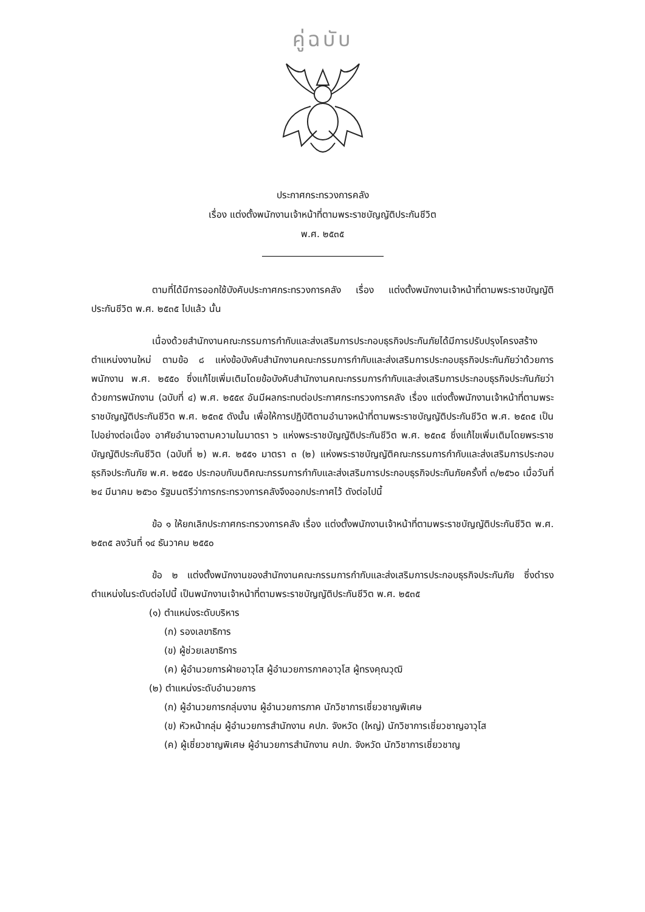คู่ฉบับ
ประกาศกระทรวงการคลัง
เรื่อง แต่งตั้งพนักงานเจ้าหน้าที่ตามพระราชบัญญัติประกันชีวิต
พ.ศ. ๒๕๓๕
ตามที่ได้มีการออกใช้บังคับประกาศกระทรวงการคลัง เรื่อง แต่งตั้งพนักงานเจ้าหน้าที่ตามพระราชบัญญัติประกันชีวิต พ.ศ. ๒๕๓๕ ไปแล้ว นั้น
เนื่องด้วยสำนักงานคณะกรรมการกำกับและส่งเสริมการประกอบธุรกิจประกันภัยได้มีการปรับปรุงโครงสร้างตำแหน่งงานใหม่ ตามข้อ ๘ แห่งข้อบังคับสำนักงานคณะกรรมการกำกับและส่งเสริมการประกอบธุรกิจประกันภัยว่าด้วยการพนักงาน พ.ศ. ๒๕๕๐ ซึ่งแก้ไขเพิ่มเติมโดยข้อบังคับสำนักงานคณะกรรมการกำกับและส่งเสริมการประกอบธุรกิจประกันภัยว่าด้วยการพนักงาน (ฉบับที่ ๔) พ.ศ. ๒๕๕๙ อันมีผลกระทบต่อประกาศกระทรวงการคลัง เรื่อง แต่งตั้งพนักงานเจ้าหน้าที่ตามพระราชบัญญัติประกันชีวิต พ.ศ. ๒๕๓๕ ดังนั้น เพื่อให้การปฏิบัติตามอำนาจหน้าที่ตามพระราชบัญญัติประกันชีวิต พ.ศ. ๒๕๓๕ เป็นไปอย่างต่อเนื่อง อาศัยอำนาจตามความในมาตรา ๖ แห่งพระราชบัญญัติประกันชีวิต พ.ศ. ๒๕๓๕ ซึ่งแก้ไขเพิ่มเติมโดยพระราชบัญญัติประกันชีวิต (ฉบับที่ ๒) พ.ศ. ๒๕๕๑ มาตรา ๓ (๒) แห่งพระราชบัญญัติคณะกรรมการกำกับและส่งเสริมการประกอบธุรกิจประกันภัย พ.ศ. ๒๕๕๐ ประกอบกับมติคณะกรรมการกำกับและส่งเสริมการประกอบธุรกิจประกันภัยครั้งที่ ๓/๒๕๖๐ เมื่อวันที่ ๒๔ มีนาคม ๒๕๖๐ รัฐมนตรีว่าการกระทรวงการคลังจึงออกประกาศไว้ ดังต่อไปนี้
ข้อ ๑ ให้ยกเลิกประกาศกระทรวงการคลัง เรื่อง แต่งตั้งพนักงานเจ้าหน้าที่ตามพระราชบัญญัติประกันชีวิต พ.ศ. ๒๕๓๕ ลงวันที่ ๑๔ ธันวาคม ๒๕๕๐
ข้อ ๒ แต่งตั้งพนักงานของสำนักงานคณะกรรมการกำกับและส่งเสริมการประกอบธุรกิจประกันภัย ซึ่งดำรงตำแหน่งในระดับต่อไปนี้ เป็นพนักงานเจ้าหน้าที่ตามพระราชบัญญัติประกันชีวิต พ.ศ. ๒๕๓๕
(๑) ตำแหน่งระดับบริหาร
(ก) รองเลขาธิการ
(ข) ผู้ช่วยเลขาธิการ
(ค) ผู้อำนวยการฝ่ายอาวุโส ผู้อำนวยการภาคอาวุโส ผู้ทรงคุณวุฒิ
(๒) ตำแหน่งระดับอำนวยการ
(ก) ผู้อำนวยการกลุ่มงาน ผู้อำนวยการภาค นักวิชาการเชี่ยวชาญพิเศษ
(ข) หัวหน้ากลุ่ม ผู้อำนวยการสำนักงาน คปภ. จังหวัด (ใหญ่) นักวิชาการเชี่ยวชาญอาวุโส
(ค) ผู้เชี่ยวชาญพิเศษ ผู้อำนวยการสำนักงาน คปภ. จังหวัด นักวิชาการเชี่ยวชาญ